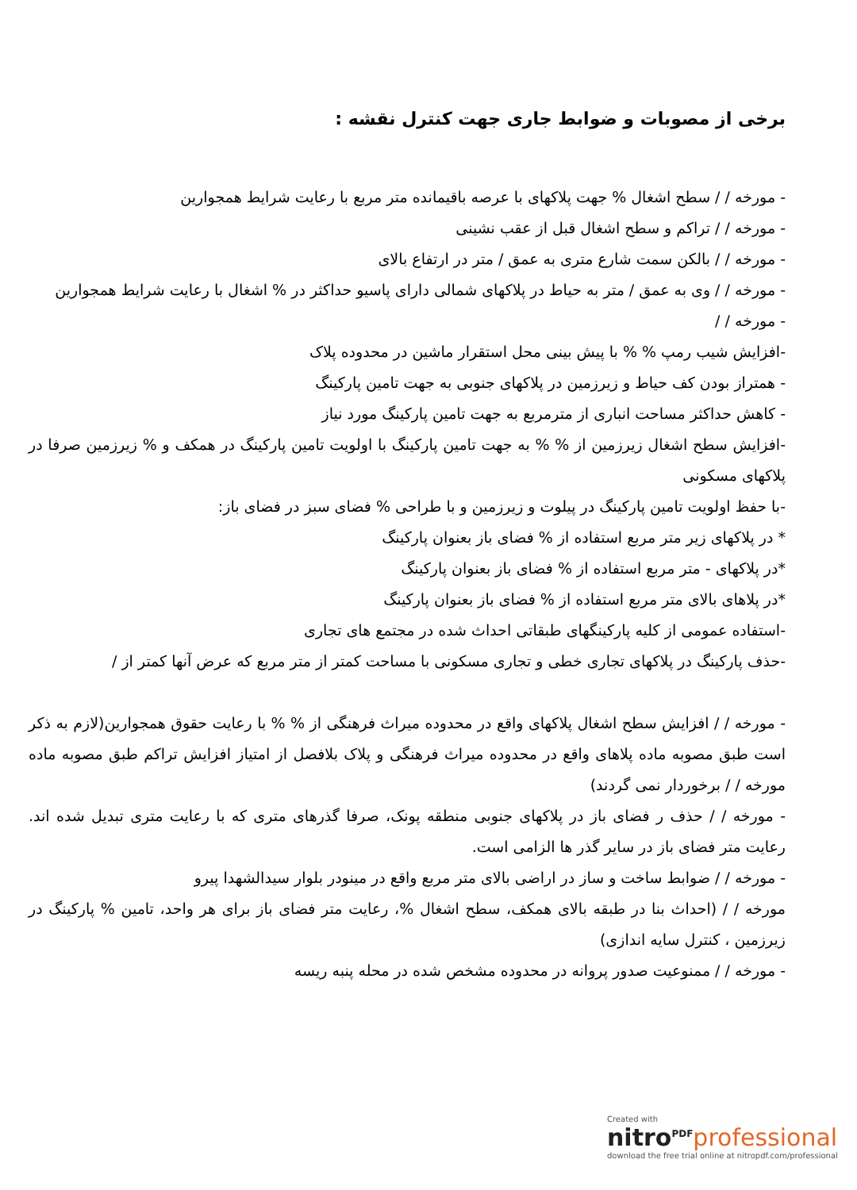برخی از مصوبات و ضوابط جاری جهت کنترل نقشه :
- مورخه / / سطح اشغال % جهت پلاکهای با عرصه باقیمانده متر مربع با رعایت شرایط همجوارین
- مورخه / / تراکم و سطح اشغال قبل از عقب نشینی
- مورخه / / بالکن سمت شارع متری به عمق / متر در ارتفاع بالای
- مورخه / / وی به عمق / متر به حیاط در پلاکهای شمالی دارای پاسیو حداکثر در % اشغال با رعایت شرایط همجوارین
- مورخه / /
-افزایش شیب رمپ % % با پیش بینی محل استقرار ماشین در محدوده پلاک
- همتراز بودن کف حیاط و زیرزمین در پلاکهای جنوبی به جهت تامین پارکینگ
- کاهش حداکثر مساحت انباری از مترمربع به جهت تامین پارکینگ مورد نیاز
-افزایش سطح اشغال زیرزمین از % % به جهت تامین پارکینگ با اولویت تامین پارکینگ در همکف و % زیرزمین صرفا در پلاکهای مسکونی
-با حفظ اولویت تامین پارکینگ در پیلوت و زیرزمین و با طراحی % فضای سبز در فضای باز:
* در پلاکهای زیر متر مربع استفاده از % فضای باز بعنوان پارکینگ
*در پلاکهای - متر مربع استفاده از % فضای باز بعنوان پارکینگ
*در پلاهای بالای متر مربع استفاده از % فضای باز بعنوان پارکینگ
-استفاده عمومی از کلیه پارکینگهای طبقاتی احداث شده در مجتمع های تجاری
-حذف پارکینگ در پلاکهای تجاری خطی و تجاری مسکونی با مساحت کمتر از متر مربع که عرض آنها کمتر از /
- مورخه / / افزایش سطح اشغال پلاکهای واقع در محدوده میراث فرهنگی از % % با رعایت حقوق همجوارین(لازم به ذکر است طبق مصوبه ماده پلاهای واقع در محدوده میراث فرهنگی و پلاک بلافصل از امتیاز افزایش تراکم طبق مصوبه ماده مورخه / / برخوردار نمی گردند)
- مورخه / / حذف ر فضای باز در پلاکهای جنوبی منطقه پونک، صرفا گذرهای متری که با رعایت متری تبدیل شده اند. رعایت متر فضای باز در سایر گذر ها الزامی است.
- مورخه / / ضوابط ساخت و ساز در اراضی بالای متر مربع واقع در مینودر بلوار سیدالشهدا پیرو
مورخه / / (احداث بنا در طبقه بالای همکف، سطح اشغال %، رعایت متر فضای باز برای هر واحد، تامین % پارکینگ در زیرزمین ، کنترل سایه اندازی)
- مورخه / / ممنوعیت صدور پروانه در محدوده مشخص شده در محله پنبه ریسه
Created with
nitro<sup>PDF</sup>professional
download the free trial online at nitropdf.com/professional